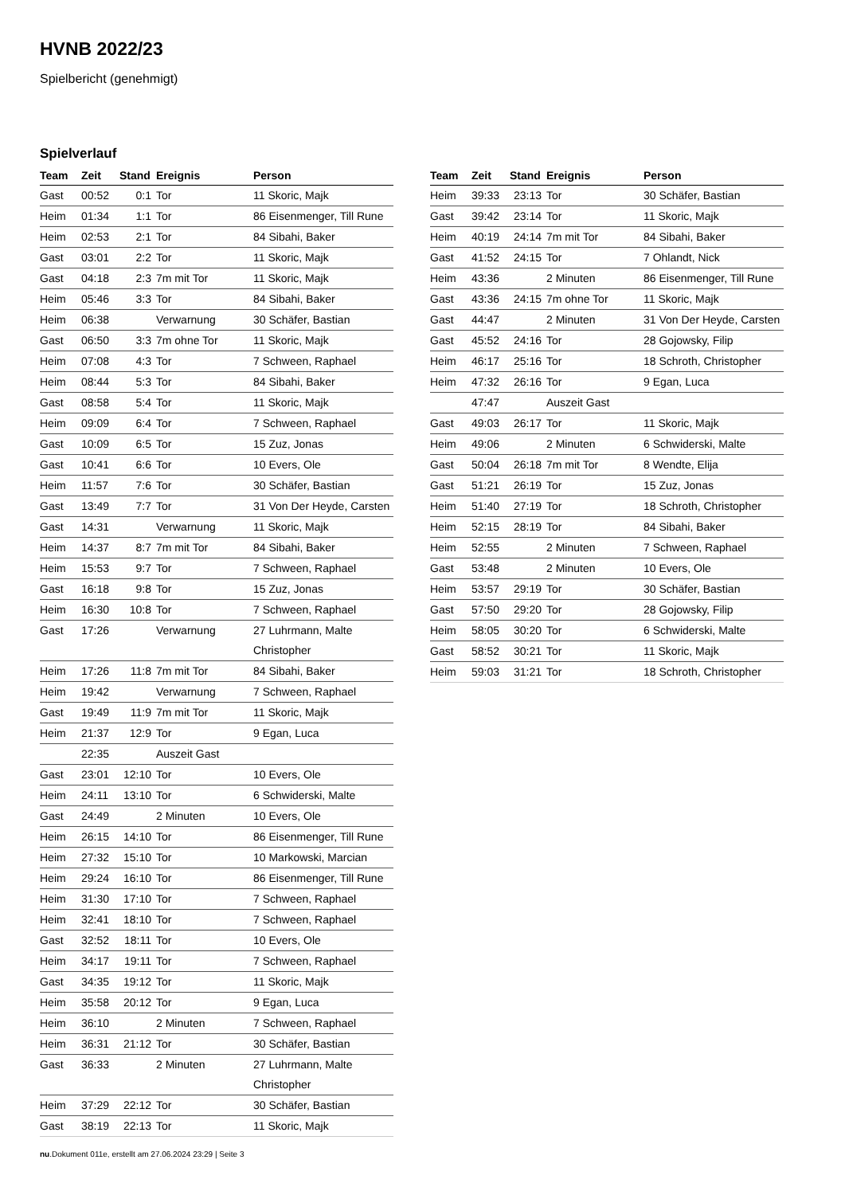HVNB 2022/23
Spielbericht (genehmigt)
Spielverlauf
| Team | Zeit | Stand | Ereignis | Person |
| --- | --- | --- | --- | --- |
| Gast | 00:52 | 0:1 | Tor | 11 Skoric, Majk |
| Heim | 01:34 | 1:1 | Tor | 86 Eisenmenger, Till Rune |
| Heim | 02:53 | 2:1 | Tor | 84 Sibahi, Baker |
| Gast | 03:01 | 2:2 | Tor | 11 Skoric, Majk |
| Gast | 04:18 | 2:3 | 7m mit Tor | 11 Skoric, Majk |
| Heim | 05:46 | 3:3 | Tor | 84 Sibahi, Baker |
| Heim | 06:38 | | Verwarnung | 30 Schäfer, Bastian |
| Gast | 06:50 | 3:3 | 7m ohne Tor | 11 Skoric, Majk |
| Heim | 07:08 | 4:3 | Tor | 7 Schween, Raphael |
| Heim | 08:44 | 5:3 | Tor | 84 Sibahi, Baker |
| Gast | 08:58 | 5:4 | Tor | 11 Skoric, Majk |
| Heim | 09:09 | 6:4 | Tor | 7 Schween, Raphael |
| Gast | 10:09 | 6:5 | Tor | 15 Zuz, Jonas |
| Gast | 10:41 | 6:6 | Tor | 10 Evers, Ole |
| Heim | 11:57 | 7:6 | Tor | 30 Schäfer, Bastian |
| Gast | 13:49 | 7:7 | Tor | 31 Von Der Heyde, Carsten |
| Gast | 14:31 | | Verwarnung | 11 Skoric, Majk |
| Heim | 14:37 | 8:7 | 7m mit Tor | 84 Sibahi, Baker |
| Heim | 15:53 | 9:7 | Tor | 7 Schween, Raphael |
| Gast | 16:18 | 9:8 | Tor | 15 Zuz, Jonas |
| Heim | 16:30 | 10:8 | Tor | 7 Schween, Raphael |
| Gast | 17:26 | | Verwarnung | 27 Luhrmann, Malte Christopher |
| Heim | 17:26 | 11:8 | 7m mit Tor | 84 Sibahi, Baker |
| Heim | 19:42 | | Verwarnung | 7 Schween, Raphael |
| Gast | 19:49 | 11:9 | 7m mit Tor | 11 Skoric, Majk |
| Heim | 21:37 | 12:9 | Tor | 9 Egan, Luca |
| | 22:35 | | Auszeit Gast | |
| Gast | 23:01 | 12:10 | Tor | 10 Evers, Ole |
| Heim | 24:11 | 13:10 | Tor | 6 Schwiderski, Malte |
| Gast | 24:49 | | 2 Minuten | 10 Evers, Ole |
| Heim | 26:15 | 14:10 | Tor | 86 Eisenmenger, Till Rune |
| Heim | 27:32 | 15:10 | Tor | 10 Markowski, Marcian |
| Heim | 29:24 | 16:10 | Tor | 86 Eisenmenger, Till Rune |
| Heim | 31:30 | 17:10 | Tor | 7 Schween, Raphael |
| Heim | 32:41 | 18:10 | Tor | 7 Schween, Raphael |
| Gast | 32:52 | 18:11 | Tor | 10 Evers, Ole |
| Heim | 34:17 | 19:11 | Tor | 7 Schween, Raphael |
| Gast | 34:35 | 19:12 | Tor | 11 Skoric, Majk |
| Heim | 35:58 | 20:12 | Tor | 9 Egan, Luca |
| Heim | 36:10 | | 2 Minuten | 7 Schween, Raphael |
| Heim | 36:31 | 21:12 | Tor | 30 Schäfer, Bastian |
| Gast | 36:33 | | 2 Minuten | 27 Luhrmann, Malte Christopher |
| Heim | 37:29 | 22:12 | Tor | 30 Schäfer, Bastian |
| Gast | 38:19 | 22:13 | Tor | 11 Skoric, Majk |
| Team | Zeit | Stand | Ereignis | Person |
| --- | --- | --- | --- | --- |
| Heim | 39:33 | 23:13 | Tor | 30 Schäfer, Bastian |
| Gast | 39:42 | 23:14 | Tor | 11 Skoric, Majk |
| Heim | 40:19 | 24:14 | 7m mit Tor | 84 Sibahi, Baker |
| Gast | 41:52 | 24:15 | Tor | 7 Ohlandt, Nick |
| Heim | 43:36 | | 2 Minuten | 86 Eisenmenger, Till Rune |
| Gast | 43:36 | 24:15 | 7m ohne Tor | 11 Skoric, Majk |
| Gast | 44:47 | | 2 Minuten | 31 Von Der Heyde, Carsten |
| Gast | 45:52 | 24:16 | Tor | 28 Gojowsky, Filip |
| Heim | 46:17 | 25:16 | Tor | 18 Schroth, Christopher |
| Heim | 47:32 | 26:16 | Tor | 9 Egan, Luca |
| | 47:47 | | Auszeit Gast | |
| Gast | 49:03 | 26:17 | Tor | 11 Skoric, Majk |
| Heim | 49:06 | | 2 Minuten | 6 Schwiderski, Malte |
| Gast | 50:04 | 26:18 | 7m mit Tor | 8 Wendte, Elija |
| Gast | 51:21 | 26:19 | Tor | 15 Zuz, Jonas |
| Heim | 51:40 | 27:19 | Tor | 18 Schroth, Christopher |
| Heim | 52:15 | 28:19 | Tor | 84 Sibahi, Baker |
| Heim | 52:55 | | 2 Minuten | 7 Schween, Raphael |
| Gast | 53:48 | | 2 Minuten | 10 Evers, Ole |
| Heim | 53:57 | 29:19 | Tor | 30 Schäfer, Bastian |
| Gast | 57:50 | 29:20 | Tor | 28 Gojowsky, Filip |
| Heim | 58:05 | 30:20 | Tor | 6 Schwiderski, Malte |
| Gast | 58:52 | 30:21 | Tor | 11 Skoric, Majk |
| Heim | 59:03 | 31:21 | Tor | 18 Schroth, Christopher |
nu.Dokument 011e, erstellt am 27.06.2024 23:29 | Seite 3